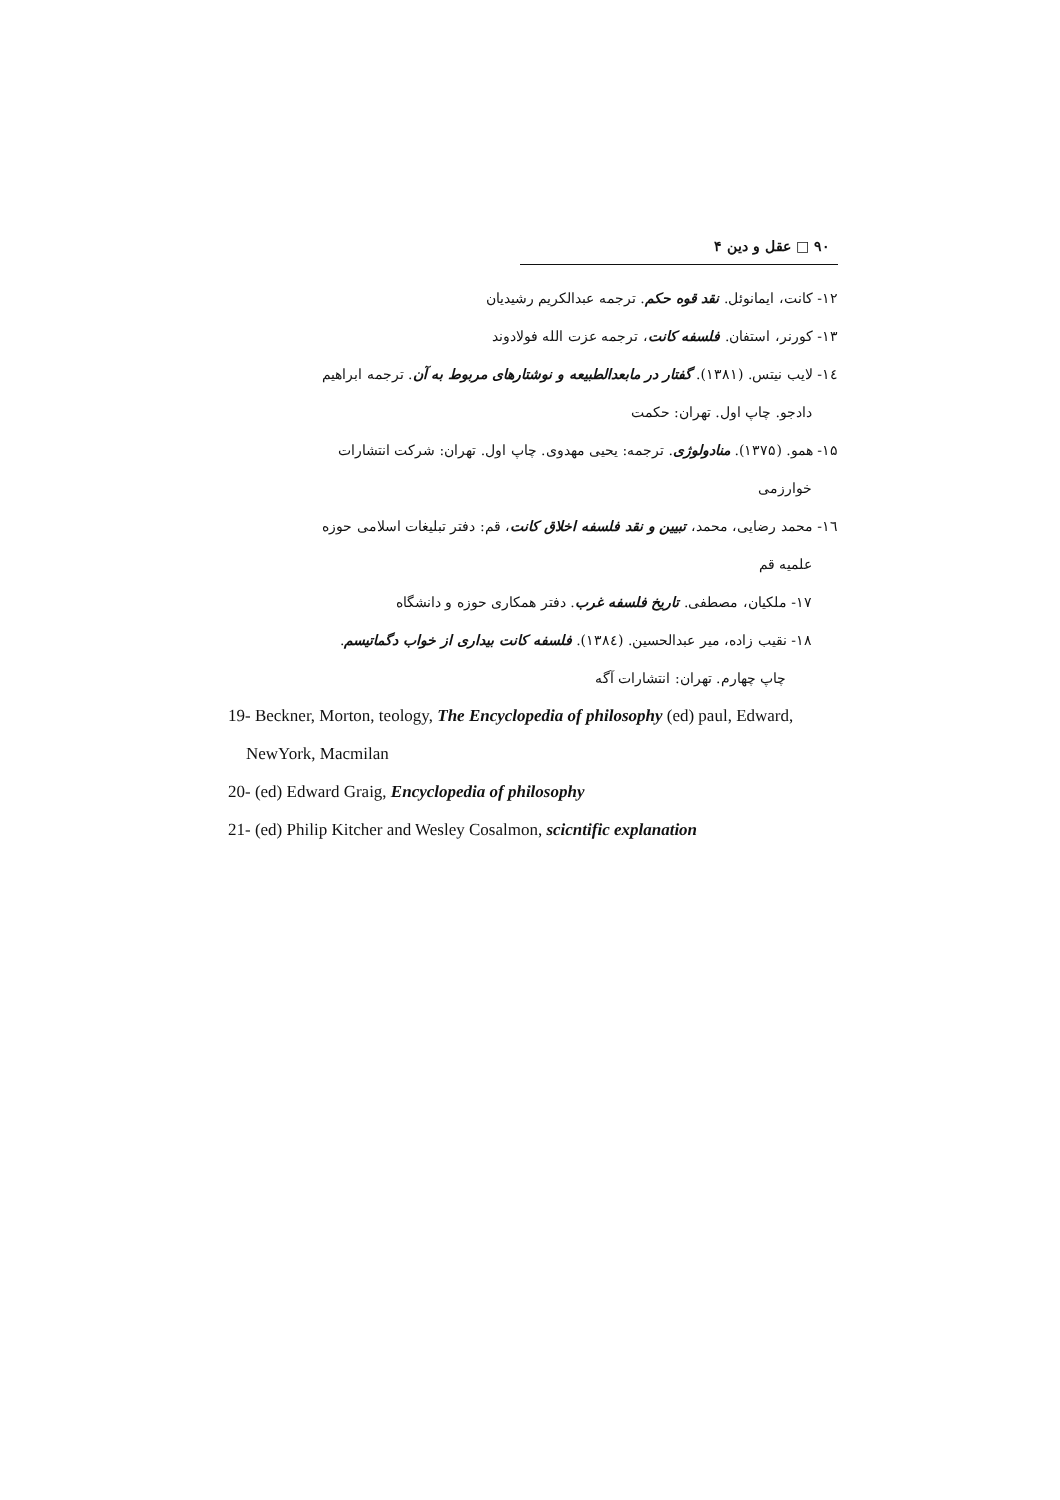۹۰ □ عقل و دین ۴
۱۲- کانت، ایمانوئل. نقد قوه حکم. ترجمه عبدالکریم رشیدیان
۱۳- کورنر، استفان. فلسفه کانت، ترجمه عزت الله فولادوند
١٤- لایب نیتس. (۱۳۸۱). گفتار در مابعدالطبیعه و نوشتارهای مربوط به آن. ترجمه ابراهیم
دادجو. چاپ اول. تهران: حکمت
۱۵- همو. (۱۳۷۵). منادولوژی. ترجمه: یحیی مهدوی. چاپ اول. تهران: شرکت انتشارات
خوارزمی
١٦- محمد رضایی، محمد، تبیین و نقد فلسفه اخلاق کانت، قم: دفتر تبلیغات اسلامی حوزه
علمیه قم
۱۷- ملکیان، مصطفی. تاریخ فلسفه غرب. دفتر همکاری حوزه و دانشگاه
۱۸- نقیب زاده، میر عبدالحسین. (١٣٨٤). فلسفه کانت بیداری از خواب دگماتیسم.
چاپ چهارم. تهران: انتشارات آگه
19- Beckner, Morton, teology, The Encyclopedia of philosophy (ed) paul, Edward,
NewYork, Macmilan
20- (ed) Edward Graig, Encyclopedia of philosophy
21- (ed) Philip Kitcher and Wesley Cosalmon, scicntific explanation